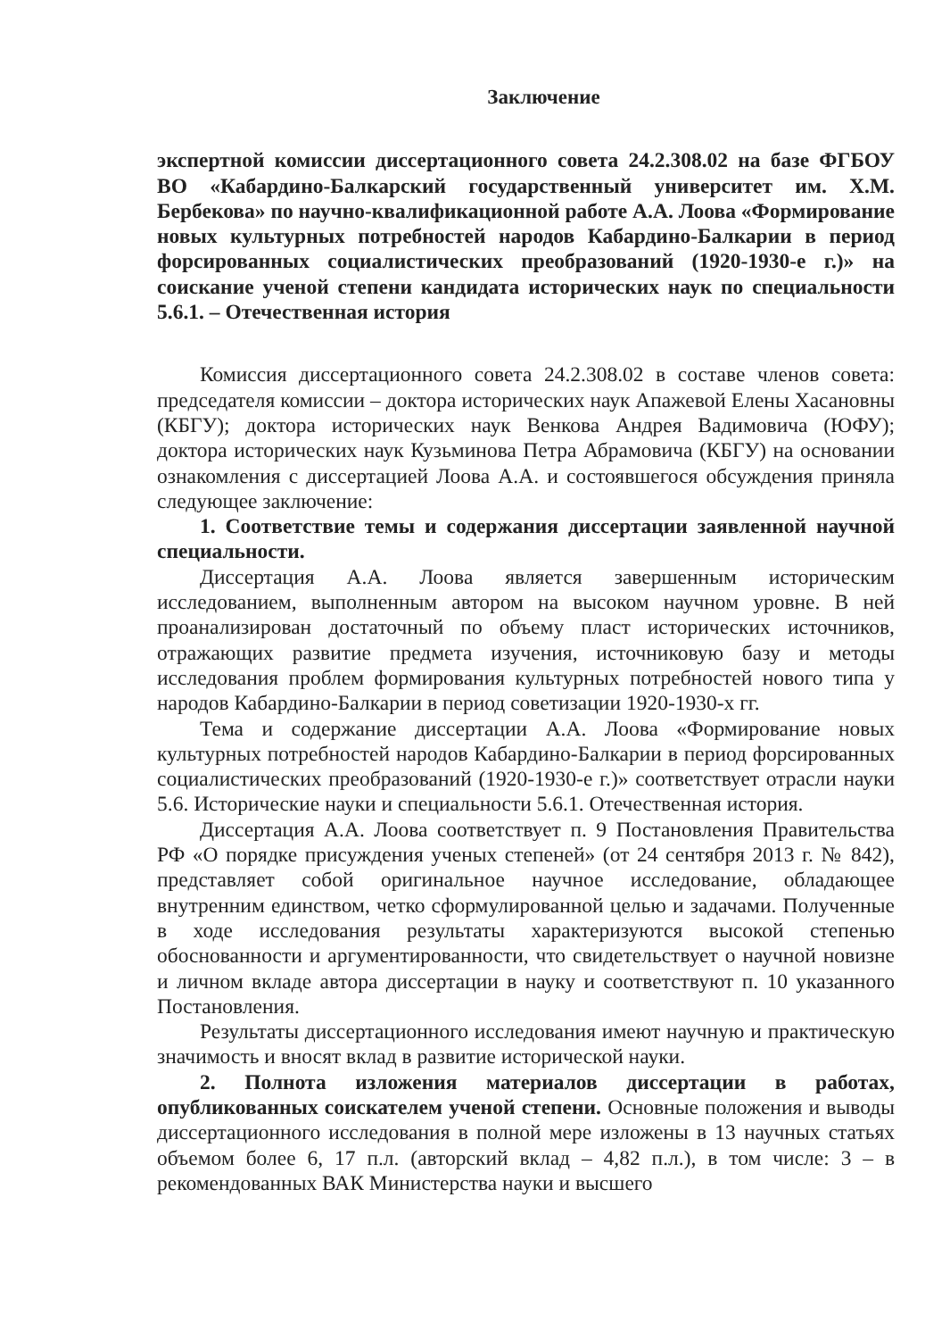Заключение
экспертной комиссии диссертационного совета 24.2.308.02 на базе ФГБОУ ВО «Кабардино-Балкарский государственный университет им. Х.М. Бербекова» по научно-квалификационной работе А.А. Лоова «Формирование новых культурных потребностей народов Кабардино-Балкарии в период форсированных социалистических преобразований (1920-1930-е г.)» на соискание ученой степени кандидата исторических наук по специальности 5.6.1. – Отечественная история
Комиссия диссертационного совета 24.2.308.02 в составе членов совета: председателя комиссии – доктора исторических наук Апажевой Елены Хасановны (КБГУ); доктора исторических наук Венкова Андрея Вадимовича (ЮФУ); доктора исторических наук Кузьминова Петра Абрамовича (КБГУ) на основании ознакомления с диссертацией Лоова А.А. и состоявшегося обсуждения приняла следующее заключение:
1. Соответствие темы и содержания диссертации заявленной научной специальности.
Диссертация А.А. Лоова является завершенным историческим исследованием, выполненным автором на высоком научном уровне. В ней проанализирован достаточный по объему пласт исторических источников, отражающих развитие предмета изучения, источниковую базу и методы исследования проблем формирования культурных потребностей нового типа у народов Кабардино-Балкарии в период советизации 1920-1930-х гг.
Тема и содержание диссертации А.А. Лоова «Формирование новых культурных потребностей народов Кабардино-Балкарии в период форсированных социалистических преобразований (1920-1930-е г.)» соответствует отрасли науки 5.6. Исторические науки и специальности 5.6.1. Отечественная история.
Диссертация А.А. Лоова соответствует п. 9 Постановления Правительства РФ «О порядке присуждения ученых степеней» (от 24 сентября 2013 г. № 842), представляет собой оригинальное научное исследование, обладающее внутренним единством, четко сформулированной целью и задачами. Полученные в ходе исследования результаты характеризуются высокой степенью обоснованности и аргументированности, что свидетельствует о научной новизне и личном вкладе автора диссертации в науку и соответствуют п. 10 указанного Постановления.
Результаты диссертационного исследования имеют научную и практическую значимость и вносят вклад в развитие исторической науки.
2. Полнота изложения материалов диссертации в работах, опубликованных соискателем ученой степени. Основные положения и выводы диссертационного исследования в полной мере изложены в 13 научных статьях объемом более 6, 17 п.л. (авторский вклад – 4,82 п.л.), в том числе: 3 – в рекомендованных ВАК Министерства науки и высшего